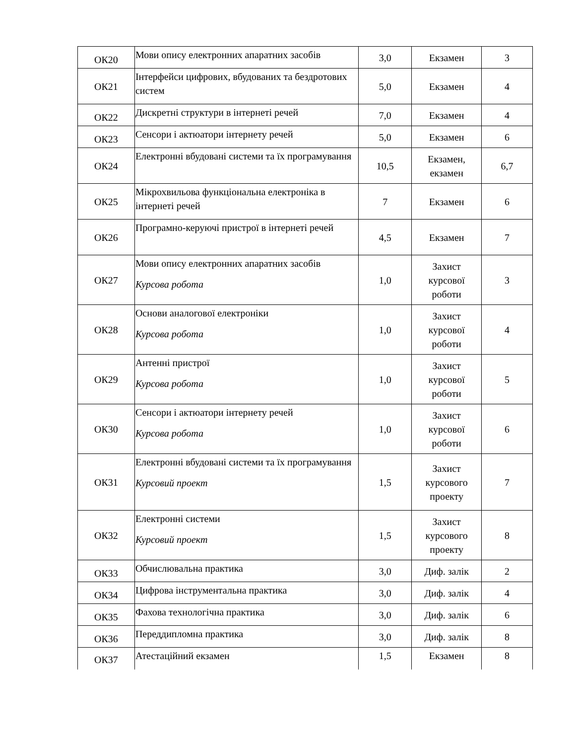| ОК20 | Мови опису електронних апаратних засобів | 3,0 | Екзамен | 3 |
| ОК21 | Інтерфейси цифрових, вбудованих та бездротових систем | 5,0 | Екзамен | 4 |
| ОК22 | Дискретні структури в інтернеті речей | 7,0 | Екзамен | 4 |
| ОК23 | Сенсори і актюатори інтернету речей | 5,0 | Екзамен | 6 |
| ОК24 | Електронні вбудовані системи та їх програмування | 10,5 | Екзамен, екзамен | 6,7 |
| ОК25 | Мікрохвильова функціональна електроніка в інтернеті речей | 7 | Екзамен | 6 |
| ОК26 | Програмно-керуючі пристрої в інтернеті речей | 4,5 | Екзамен | 7 |
| ОК27 | Мови опису електронних апаратних засобів Курсова робота | 1,0 | Захист курсової роботи | 3 |
| ОК28 | Основи аналогової електроніки Курсова робота | 1,0 | Захист курсової роботи | 4 |
| ОК29 | Антенні пристрої Курсова робота | 1,0 | Захист курсової роботи | 5 |
| ОК30 | Сенсори і актюатори інтернету речей Курсова робота | 1,0 | Захист курсової роботи | 6 |
| ОК31 | Електронні вбудовані системи та їх програмування Курсовий проект | 1,5 | Захист курсового проекту | 7 |
| ОК32 | Електронні системи Курсовий проект | 1,5 | Захист курсового проекту | 8 |
| ОК33 | Обчислювальна практика | 3,0 | Диф. залік | 2 |
| ОК34 | Цифрова інструментальна практика | 3,0 | Диф. залік | 4 |
| ОК35 | Фахова технологічна практика | 3,0 | Диф. залік | 6 |
| ОК36 | Переддипломна практика | 3,0 | Диф. залік | 8 |
| ОК37 | Атестаційний екзамен | 1,5 | Екзамен | 8 |